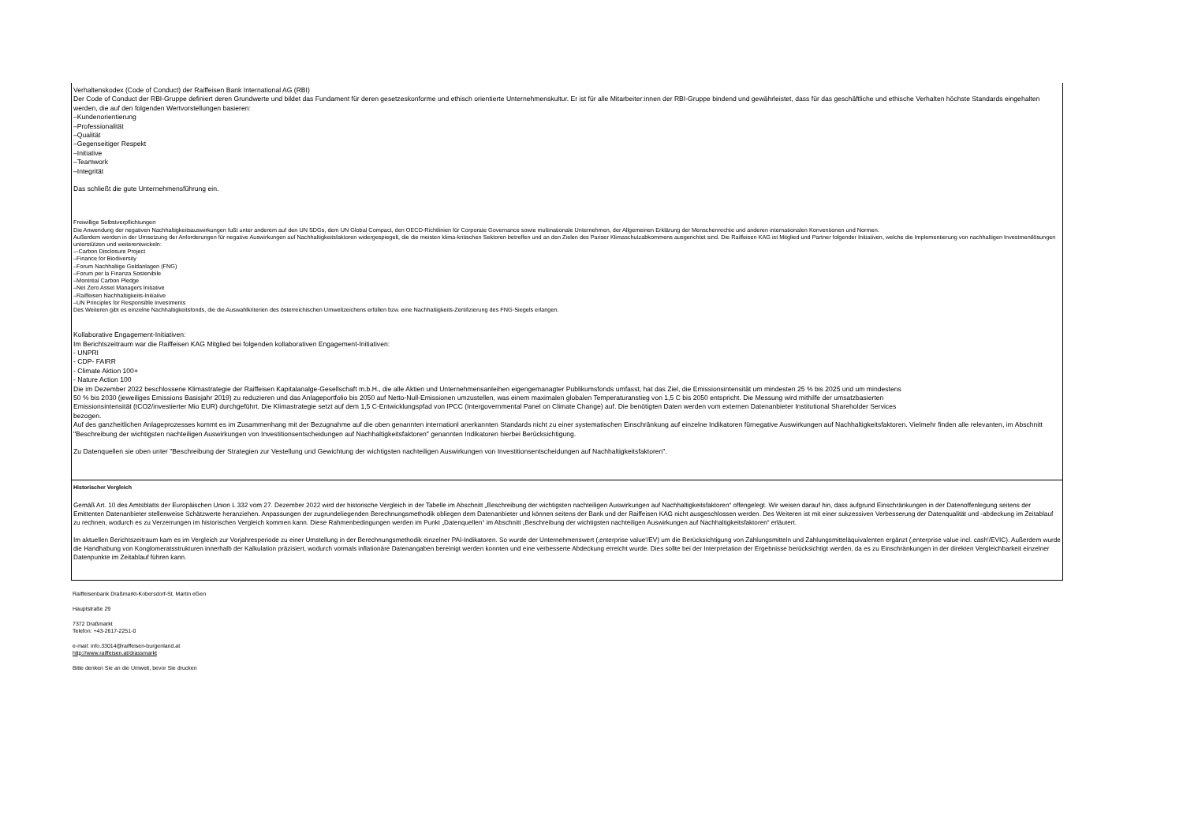Verhaltenskodex (Code of Conduct) der Raiffeisen Bank International AG (RBI)
Der Code of Conduct der RBI-Gruppe definiert deren Grundwerte und bildet das Fundament für deren gesetzeskonforme und ethisch orientierte Unternehmenskultur. Er ist für alle Mitarbeiter:innen der RBI-Gruppe bindend und gewährleistet, dass für das geschäftliche und ethische Verhalten höchste Standards eingehalten werden, die auf den folgenden Wertvorstellungen basieren:
–Kundenorientierung
–Professionalität
–Qualität
–Gegenseitiger Respekt
–Initiative
–Teamwork
–Integrität
Das schließt die gute Unternehmensführung ein.
Freiwillige Selbstverpflichtungen
Die Anwendung der negativen Nachhaltigkeitsauswirkungen fußt unter anderem auf den UN SDGs, dem UN Global Compact, den OECD-Richtlinien für Corporate Governance sowie multinationale Unternehmen, der Allgemeinen Erklärung der Menschenrechte und anderen internationalen Konventionen und Normen.
Außerdem werden in der Umsetzung der Anforderungen für negative Auswirkungen auf Nachhaltigkeitsfaktoren widergespiegelt, die die meisten klima-kritischen Sektoren betreffen und an den Zielen des Pariser Klimaschutzabkommens ausgerichtet sind. Die Raiffeisen KAG ist Mitglied und Partner folgender Initiativen, welche die Implementierung von nachhaltigen Investmentlösungen unterstützen und weiterentwickeln:
–-Carbon Disclosure Project
–Finance for Biodiversity
–Forum Nachhaltige Geldanlagen (FNG)
–Forum per la Finanza Sostenibile
–Montréal Carbon Pledge
–Net Zero Asset Managers Initiative
–Raiffeisen Nachhaltigkeits-Initiative
–UN Principles for Responsible Investments
Des Weiteren gibt es einzelne Nachhaltigkeitsfonds, die die Auswahlkriterien des österreichischen Umweltzeichens erfüllen bzw. eine Nachhaltigkeits-Zertifizierung des FNG-Siegels erlangen.
Kollaborative Engagement-Initiativen:
Im Berichtszeitraum war die Raiffeisen KAG Mitglied bei folgenden kollaborativen Engagement-Initiativen:
- UNPRI
- CDP- FAIRR
- Climate Aktion 100+
- Nature Action 100
Die im Dezember 2022 beschlossene Klimastrategie der Raiffeisen Kapitalanalge-Gesellschaft m.b.H., die alle Aktien und Unternehmensanleihen eigengemanagter Publikumsfonds umfasst, hat das Ziel, die Emissionsintensität um mindesten 25 % bis 2025 und um mindestens 50 % bis 2030 (jeweiliges Emissions Basisjahr 2019) zu reduzieren und das Anlageportfolio bis 2050 auf Netto-Null-Emissionen umzustellen, was einem maximalen globalen Temperaturanstieg von 1,5 C bis 2050 entspricht. Die Messung wird mithilfe der umsatzbasierten Emissionsintensität (tCO2/investierter Mio EUR) durchgeführt. Die Klimastrategie setzt auf dem 1,5 C-Entwicklungspfad von IPCC (Intergovernmental Panel on Climate Change) auf. Die benötigten Daten werden vom externen Datenanbieter Institutional Shareholder Services bezogen.
Auf des ganzheitlichen Anlageprozesses kommt es im Zusammenhang mit der Bezugnahme auf die oben genannten internationl anerkannten Standards nicht zu einer systematischen Einschränkung auf einzelne Indikatoren fürnegative Auswirkungen auf Nachhaltigkeitsfaktoren. Vielmehr finden alle relevanten, im Abschnitt "Beschreibung der wichtigsten nachteiligen Auswirkungen von Investitionsentscheidungen auf Nachhaltigkeitsfaktoren" genannten Indikatoren hierbei Berücksichtigung.
Zu Datenquellen sie oben unter "Beschreibung der Strategien zur Vestellung und Gewichtung der wichtigsten nachteiligen Auswirkungen von Investitionsentscheidungen auf Nachhaltigkeitsfaktoren".
Historischer Vergleich
Gemäß Art. 10 des Amtsblatts der Europäischen Union L 332 vom 27. Dezember 2022 wird der historische Vergleich in der Tabelle im Abschnitt „Beschreibung der wichtigsten nachteiligen Auswirkungen auf Nachhaltigkeitsfaktoren“ offengelegt. Wir weisen darauf hin, dass aufgrund Einschränkungen in der Datenoffenlegung seitens der Emittenten Datenanbieter stellenweise Schätzwerte heranziehen. Anpassungen der zugrundeliegenden Berechnungsmethodik obliegen dem Datenanbieter und können seitens der Bank und der Raiffeisen KAG nicht ausgeschlossen werden. Des Weiteren ist mit einer sukzessiven Verbesserung der Datenqualität und -abdeckung im Zeitablauf zu rechnen, wodurch es zu Verzerrungen im historischen Vergleich kommen kann. Diese Rahmenbedingungen werden im Punkt „Datenquellen“ im Abschnitt „Beschreibung der wichtigsten nachteiligen Auswirkungen auf Nachhaltigkeitsfaktoren“ erläutert.
Im aktuellen Berichtszeitraum kam es im Vergleich zur Vorjahresperiode zu einer Umstellung in der Berechnungsmethodik einzelner PAI-Indikatoren. So wurde der Unternehmenswert (‚enterprise value‘/EV) um die Berücksichtigung von Zahlungsmitteln und Zahlungsmitteläquivalenten ergänzt (‚enterprise value incl. cash‘/EVIC). Außerdem wurde die Handhabung von Konglomeratsstrukturen innerhalb der Kalkulation präzisiert, wodurch vormals inflationäre Datenangaben bereinigt werden konnten und eine verbesserte Abdeckung erreicht wurde. Dies sollte bei der Interpretation der Ergebnisse berücksichtigt werden, da es zu Einschränkungen in der direkten Vergleichbarkeit einzelner Datenpunkte im Zeitablauf führen kann.
Raiffeisenbank Draßmarkt-Kobersdorf-St. Martin eGen
Hauptstraße 29
7372 Draßmarkt
Telefon: +43-2617-2251-0
e-mail: info.33014@raiffeisen-burgenland.at
http://www.raiffeisen.at/drassmarkt
Bitte denken Sie an die Umwelt, bevor Sie drucken